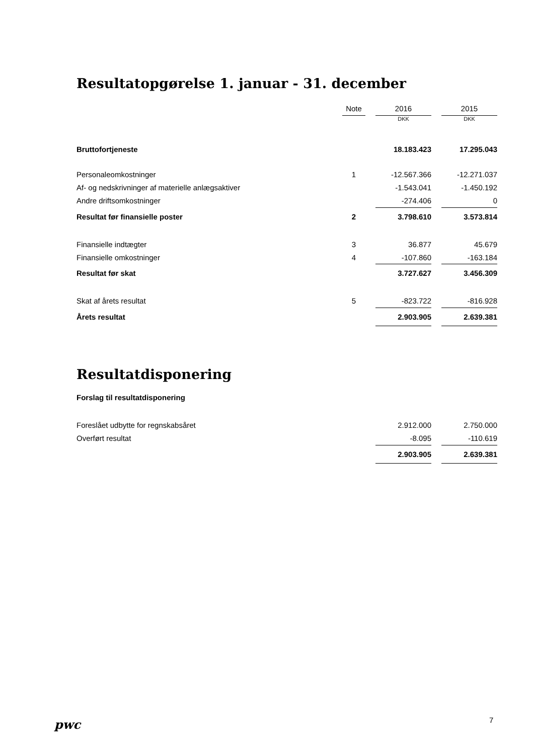Resultatopgørelse 1. januar - 31. december
| | Note | | 2016 | | 2015 |
| | | | DKK | | DKK |
| Bruttofortjeneste | | | 18.183.423 | | 17.295.043 |
| Personaleomkostninger | 1 | | -12.567.366 | | -12.271.037 |
| Af- og nedskrivninger af materielle anlægsaktiver | | | -1.543.041 | | -1.450.192 |
| Andre driftsomkostninger | | | -274.406 | | 0 |
| Resultat før finansielle poster | 2 | | 3.798.610 | | 3.573.814 |
| Finansielle indtægter | 3 | | 36.877 | | 45.679 |
| Finansielle omkostninger | 4 | | -107.860 | | -163.184 |
| Resultat før skat | | | 3.727.627 | | 3.456.309 |
| Skat af årets resultat | 5 | | -823.722 | | -816.928 |
| Årets resultat | | | 2.903.905 | | 2.639.381 |
Resultatdisponering
Forslag til resultatdisponering
| Foreslået udbytte for regnskabsåret | | | 2.912.000 | | 2.750.000 |
| Overført resultat | | | -8.095 | | -110.619 |
| | | | 2.903.905 | | 2.639.381 |
pwc 7